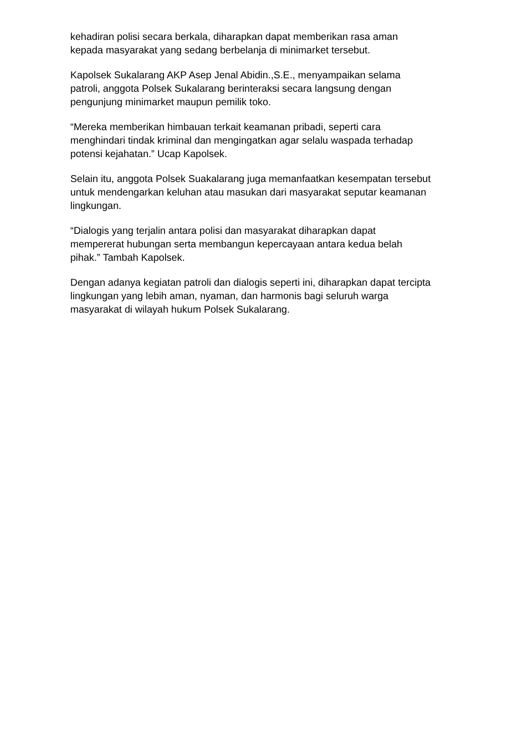kehadiran polisi secara berkala, diharapkan dapat memberikan rasa aman
kepada masyarakat yang sedang berbelanja di minimarket tersebut.
Kapolsek Sukalarang AKP Asep Jenal Abidin.,S.E., menyampaikan selama
patroli, anggota Polsek Sukalarang berinteraksi secara langsung dengan
pengunjung minimarket maupun pemilik toko.
“Mereka memberikan himbauan terkait keamanan pribadi, seperti cara
menghindari tindak kriminal dan mengingatkan agar selalu waspada terhadap
potensi kejahatan.” Ucap Kapolsek.
Selain itu, anggota Polsek Suakalarang juga memanfaatkan kesempatan tersebut
untuk mendengarkan keluhan atau masukan dari masyarakat seputar keamanan
lingkungan.
“Dialogis yang terjalin antara polisi dan masyarakat diharapkan dapat
mempererat hubungan serta membangun kepercayaan antara kedua belah
pihak.” Tambah Kapolsek.
Dengan adanya kegiatan patroli dan dialogis seperti ini, diharapkan dapat tercipta
lingkungan yang lebih aman, nyaman, dan harmonis bagi seluruh warga
masyarakat di wilayah hukum Polsek Sukalarang.